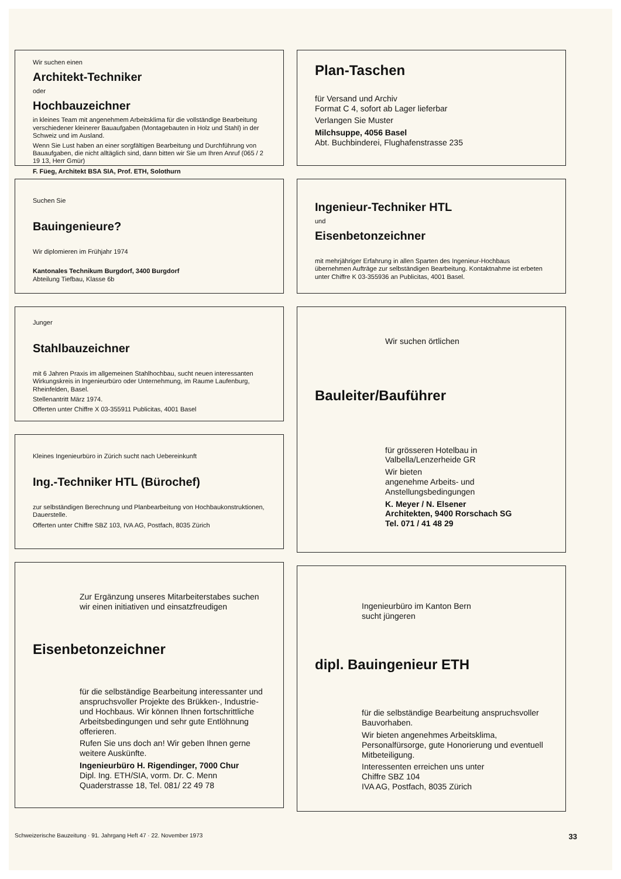Wir suchen einen
Architekt-Techniker
oder
Hochbauzeichner
in kleines Team mit angenehmem Arbeitsklima für die vollständige Bearbeitung verschiedener kleinerer Bauaufgaben (Montagebauten in Holz und Stahl) in der Schweiz und im Ausland.
Wenn Sie Lust haben an einer sorgfältigen Bearbeitung und Durchführung von Bauaufgaben, die nicht alltäglich sind, dann bitten wir Sie um Ihren Anruf (065 / 2 19 13, Herr Gmür)
F. Füeg, Architekt BSA SIA, Prof. ETH, Solothurn
Suchen Sie
Bauingenieure?
Wir diplomieren im Frühjahr 1974
Kantonales Technikum Burgdorf, 3400 Burgdorf
Abteilung Tiefbau, Klasse 6b
Junger
Stahlbauzeichner
mit 6 Jahren Praxis im allgemeinen Stahlhochbau, sucht neuen interessanten Wirkungskreis in Ingenieurbüro oder Unternehmung, im Raume Laufenburg, Rheinfelden, Basel.
Stellenantritt März 1974.
Offerten unter Chiffre X 03-355911 Publicitas, 4001 Basel
Kleines Ingenieurbüro in Zürich sucht nach Uebereinkunft
Ing.-Techniker HTL (Bürochef)
zur selbständigen Berechnung und Planbearbeitung von Hochbaukonstruktionen, Dauerstelle.
Offerten unter Chiffre SBZ 103, IVA AG, Postfach, 8035 Zürich
Zur Ergänzung unseres Mitarbeiterstabes suchen wir einen initiativen und einsatzfreudigen
Eisenbetonzeichner
für die selbständige Bearbeitung interessanter und anspruchsvoller Projekte des Brükken-, Industrie- und Hochbaus. Wir können Ihnen fortschrittliche Arbeitsbedingungen und sehr gute Entlöhnung offerieren.
Rufen Sie uns doch an! Wir geben Ihnen gerne weitere Auskünfte.
Ingenieurbüro H. Rigendinger, 7000 Chur
Dipl. Ing. ETH/SIA, vorm. Dr. C. Menn
Quaderstrasse 18, Tel. 081/ 22 49 78
Plan-Taschen
für Versand und Archiv
Format C 4, sofort ab Lager lieferbar
Verlangen Sie Muster
Milchsuppe, 4056 Basel
Abt. Buchbinderei, Flughafenstrasse 235
Ingenieur-Techniker HTL
und
Eisenbetonzeichner
mit mehrjähriger Erfahrung in allen Sparten des Ingenieur-Hochbaus übernehmen Aufträge zur selbständigen Bearbeitung. Kontaktnahme ist erbeten unter Chiffre K 03-355936 an Publicitas, 4001 Basel.
Wir suchen örtlichen
Bauleiter/Bauführer
für grösseren Hotelbau in Valbella/Lenzerheide GR
Wir bieten
angenehme Arbeits- und Anstellungsbedingungen
K. Meyer / N. Elsener
Architekten, 9400 Rorschach SG
Tel. 071 / 41 48 29
Ingenieurbüro im Kanton Bern
sucht jüngeren
dipl. Bauingenieur ETH
für die selbständige Bearbeitung anspruchsvoller Bauvorhaben.
Wir bieten angenehmes Arbeitsklima, Personalfürsorge, gute Honorierung und eventuell Mitbeteiligung.
Interessenten erreichen uns unter
Chiffre SBZ 104
IVA AG, Postfach, 8035 Zürich
Schweizerische Bauzeitung · 91. Jahrgang Heft 47 · 22. November 1973 33